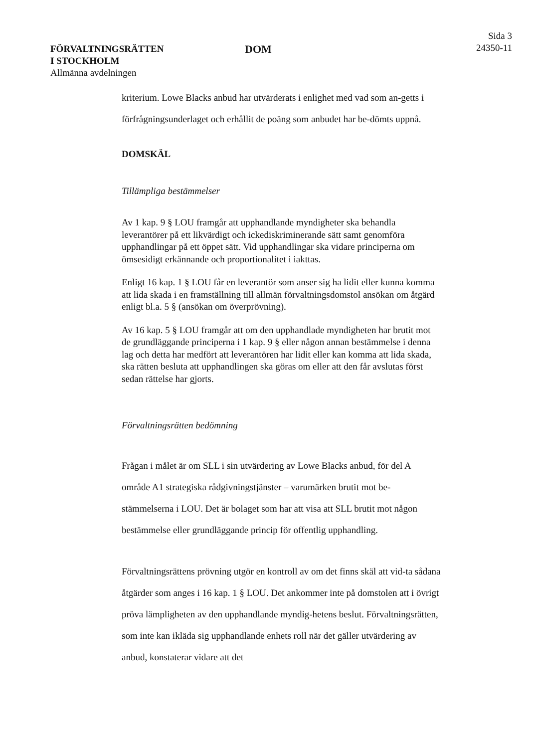FÖRVALTNINGSRÄTTEN
I STOCKHOLM
Allmänna avdelningen
DOM
Sida 3
24350-11
kriterium. Lowe Blacks anbud har utvärderats i enlighet med vad som an-getts i förfrågningsunderlaget och erhållit de poäng som anbudet har be-dömts uppnå.
DOMSKÄL
Tillämpliga bestämmelser
Av 1 kap. 9 § LOU framgår att upphandlande myndigheter ska behandla leverantörer på ett likvärdigt och ickediskriminerande sätt samt genomföra upphandlingar på ett öppet sätt. Vid upphandlingar ska vidare principerna om ömsesidigt erkännande och proportionalitet i iakttas.
Enligt 16 kap. 1 § LOU får en leverantör som anser sig ha lidit eller kunna komma att lida skada i en framställning till allmän förvaltningsdomstol ansökan om åtgärd enligt bl.a. 5 § (ansökan om överprövning).
Av 16 kap. 5 § LOU framgår att om den upphandlade myndigheten har brutit mot de grundläggande principerna i 1 kap. 9 § eller någon annan bestämmelse i denna lag och detta har medfört att leverantören har lidit eller kan komma att lida skada, ska rätten besluta att upphandlingen ska göras om eller att den får avslutas först sedan rättelse har gjorts.
Förvaltningsrätten bedömning
Frågan i målet är om SLL i sin utvärdering av Lowe Blacks anbud, för del A område A1 strategiska rådgivningstjänster – varumärken brutit mot be-stämmelserna i LOU. Det är bolaget som har att visa att SLL brutit mot någon bestämmelse eller grundläggande princip för offentlig upphandling.
Förvaltningsrättens prövning utgör en kontroll av om det finns skäl att vid-ta sådana åtgärder som anges i 16 kap. 1 § LOU. Det ankommer inte på domstolen att i övrigt pröva lämpligheten av den upphandlande myndig-hetens beslut. Förvaltningsrätten, som inte kan ikläda sig upphandlande enhets roll när det gäller utvärdering av anbud, konstaterar vidare att det